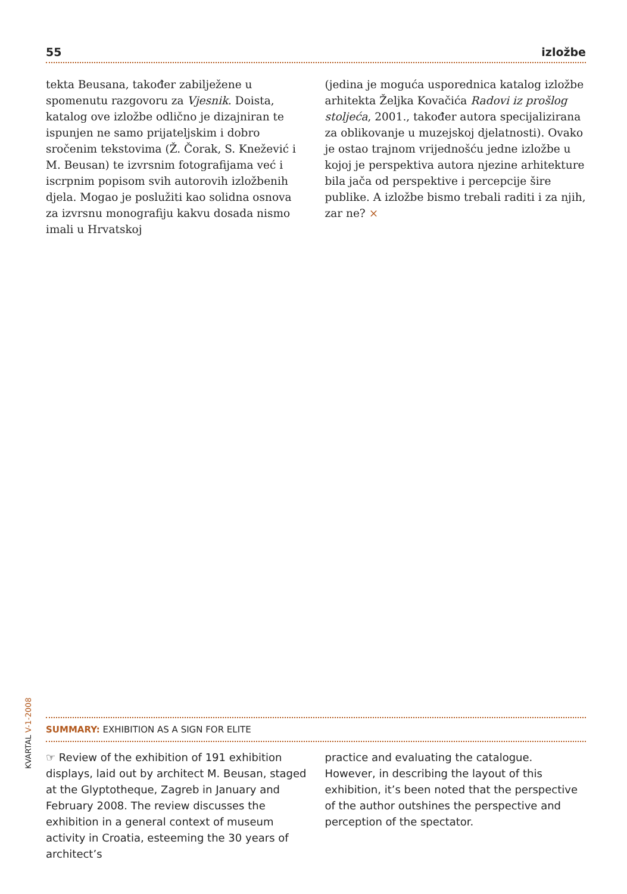55 izložbe
tekta Beusana, također zabilježene u spomenutu razgovoru za Vjesnik. Doista, katalog ove izložbe odlično je dizajniran te ispunjen ne samo prijateljskim i dobro sročenim tekstovima (Ž. Čorak, S. Knežević i M. Beusan) te izvrsnim fotografijama već i iscrpnim popisom svih autorovih izložbenih djela. Mogao je poslužiti kao solidna osnova za izvrsnu monografiju kakvu dosada nismo imali u Hrvatskoj
(jedina je moguća usporednica katalog izložbe arhitekta Željka Kovačića Radovi iz prošlog stoljeća, 2001., također autora specijalizirana za oblikovanje u muzejskoj djelatnosti). Ovako je ostao trajnom vrijednošću jedne izložbe u kojoj je perspektiva autora njezine arhitekture bila jača od perspektive i percepcije šire publike. A izložbe bismo trebali raditi i za njih, zar ne? ×
KVARTAL V-1-2008
SUMMARY: EXHIBITION AS A SIGN FOR ELITE
☞ Review of the exhibition of 191 exhibition displays, laid out by architect M. Beusan, staged at the Glyptotheque, Zagreb in January and February 2008. The review discusses the exhibition in a general context of museum activity in Croatia, esteeming the 30 years of architect’s
practice and evaluating the catalogue. However, in describing the layout of this exhibition, it’s been noted that the perspective of the author outshines the perspective and perception of the spectator.